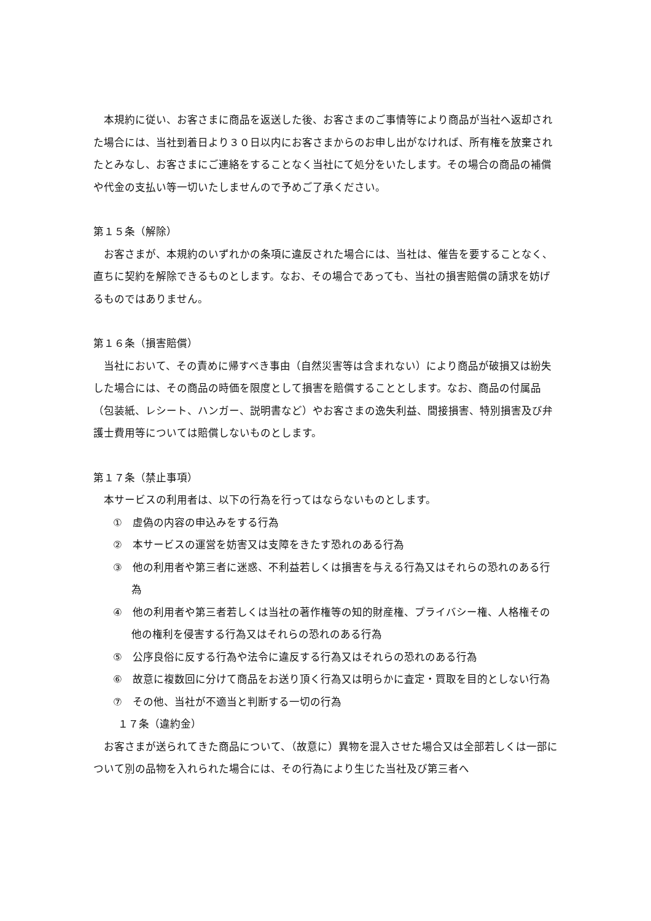本規約に従い、お客さまに商品を返送した後、お客さまのご事情等により商品が当社へ返却された場合には、当社到着日より３０日以内にお客さまからのお申し出がなければ、所有権を放棄されたとみなし、お客さまにご連絡をすることなく当社にて処分をいたします。その場合の商品の補償や代金の支払い等一切いたしませんので予めご了承ください。
第１５条（解除）
お客さまが、本規約のいずれかの条項に違反された場合には、当社は、催告を要することなく、直ちに契約を解除できるものとします。なお、その場合であっても、当社の損害賠償の請求を妨げるものではありません。
第１６条（損害賠償）
当社において、その責めに帰すべき事由（自然災害等は含まれない）により商品が破損又は紛失した場合には、その商品の時価を限度として損害を賠償することとします。なお、商品の付属品（包装紙、レシート、ハンガー、説明書など）やお客さまの逸失利益、間接損害、特別損害及び弁護士費用等については賠償しないものとします。
第１７条（禁止事項）
本サービスの利用者は、以下の行為を行ってはならないものとします。
①　虚偽の内容の申込みをする行為
②　本サービスの運営を妨害又は支障をきたす恐れのある行為
③　他の利用者や第三者に迷惑、不利益若しくは損害を与える行為又はそれらの恐れのある行為
④　他の利用者や第三者若しくは当社の著作権等の知的財産権、プライバシー権、人格権その他の権利を侵害する行為又はそれらの恐れのある行為
⑤　公序良俗に反する行為や法令に違反する行為又はそれらの恐れのある行為
⑥　故意に複数回に分けて商品をお送り頂く行為又は明らかに査定・買取を目的としない行為
⑦　その他、当社が不適当と判断する一切の行為
１７条（違約金）
お客さまが送られてきた商品について、（故意に）異物を混入させた場合又は全部若しくは一部について別の品物を入れられた場合には、その行為により生じた当社及び第三者へ